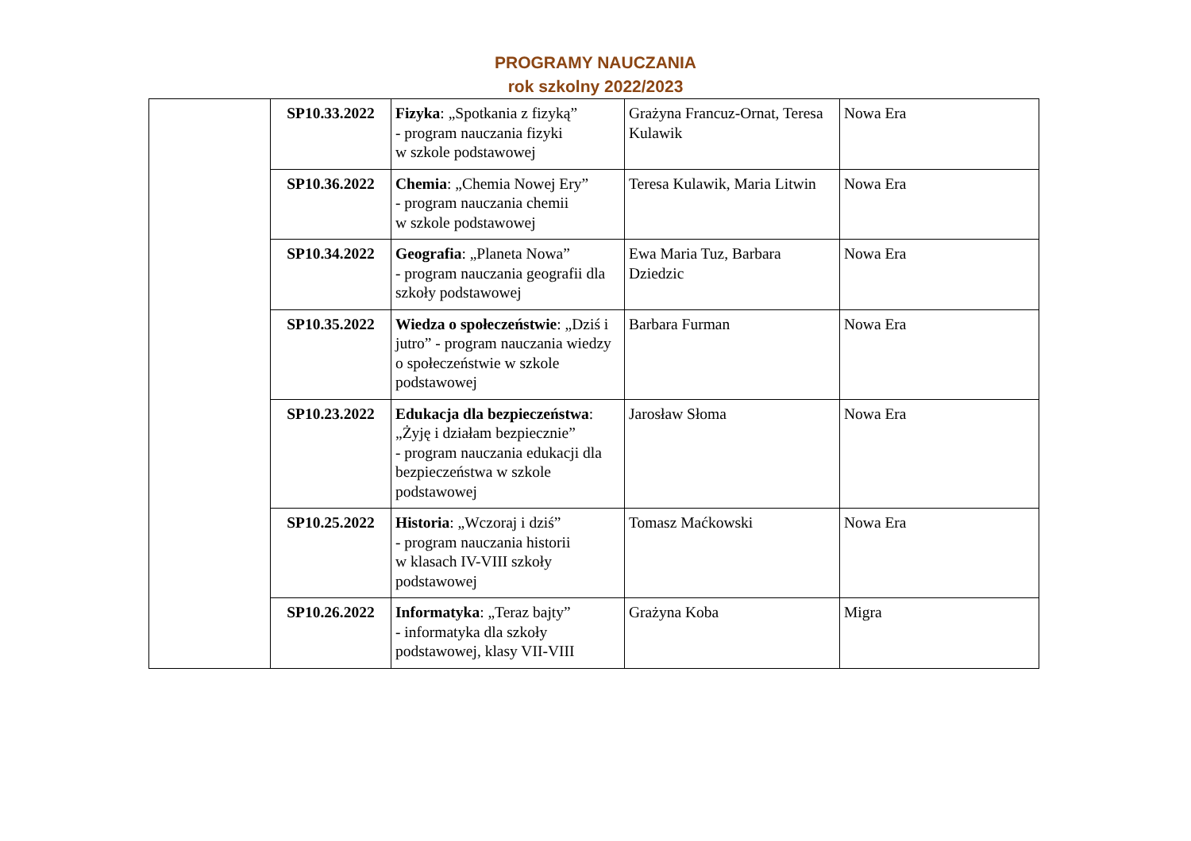PROGRAMY NAUCZANIA
rok szkolny 2022/2023
| | SP10.33.2022 | Fizyka : „Spotkania z fizyką” - program nauczania fizyki w szkole podstawowej | Grażyna Francuz-Ornat, Teresa Kulawik | Nowa Era |
| | SP10.36.2022 | Chemia : „Chemia Nowej Ery” - program nauczania chemii w szkole podstawowej | Teresa Kulawik, Maria Litwin | Nowa Era |
| | SP10.34.2022 | Geografia : „Planeta Nowa” - program nauczania geografii dla szkoły podstawowej | Ewa Maria Tuz, Barbara Dziedzic | Nowa Era |
| | SP10.35.2022 | Wiedza o społeczeństwie : „Dziś i jutro” - program nauczania wiedzy o społeczeństwie w szkole podstawowej | Barbara Furman | Nowa Era |
| | SP10.23.2022 | Edukacja dla bezpieczeństwa : „Żyję i działam bezpiecznie” - program nauczania edukacji dla bezpieczeństwa w szkole podstawowej | Jarosław Słoma | Nowa Era |
| | SP10.25.2022 | Historia : „Wczoraj i dziś” - program nauczania historii w klasach IV-VIII szkoły podstawowej | Tomasz Maćkowski | Nowa Era |
| | SP10.26.2022 | Informatyka : „Teraz bajty” - informatyka dla szkoły podstawowej, klasy VII-VIII | Grażyna Koba | Migra |